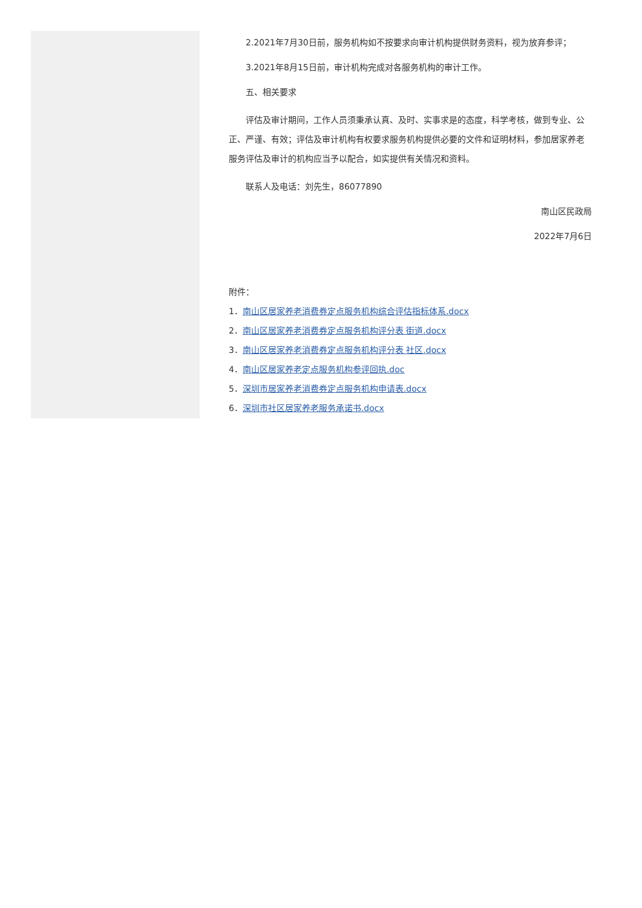2.2021年7月30日前，服务机构如不按要求向审计机构提供财务资料，视为放弃参评；
3.2021年8月15日前，审计机构完成对各服务机构的审计工作。
五、相关要求
评估及审计期间，工作人员须秉承认真、及时、实事求是的态度，科学考核，做到专业、公正、严谨、有效；评估及审计机构有权要求服务机构提供必要的文件和证明材料，参加居家养老服务评估及审计的机构应当予以配合，如实提供有关情况和资料。
联系人及电话：刘先生，86077890
南山区民政局
2022年7月6日
附件：
1．南山区居家养老消费券定点服务机构综合评估指标体系.docx
2．南山区居家养老消费券定点服务机构评分表 街道.docx
3．南山区居家养老消费券定点服务机构评分表 社区.docx
4．南山区居家养老定点服务机构参评回执.doc
5．深圳市居家养老消费券定点服务机构申请表.docx
6．深圳市社区居家养老服务承诺书.docx